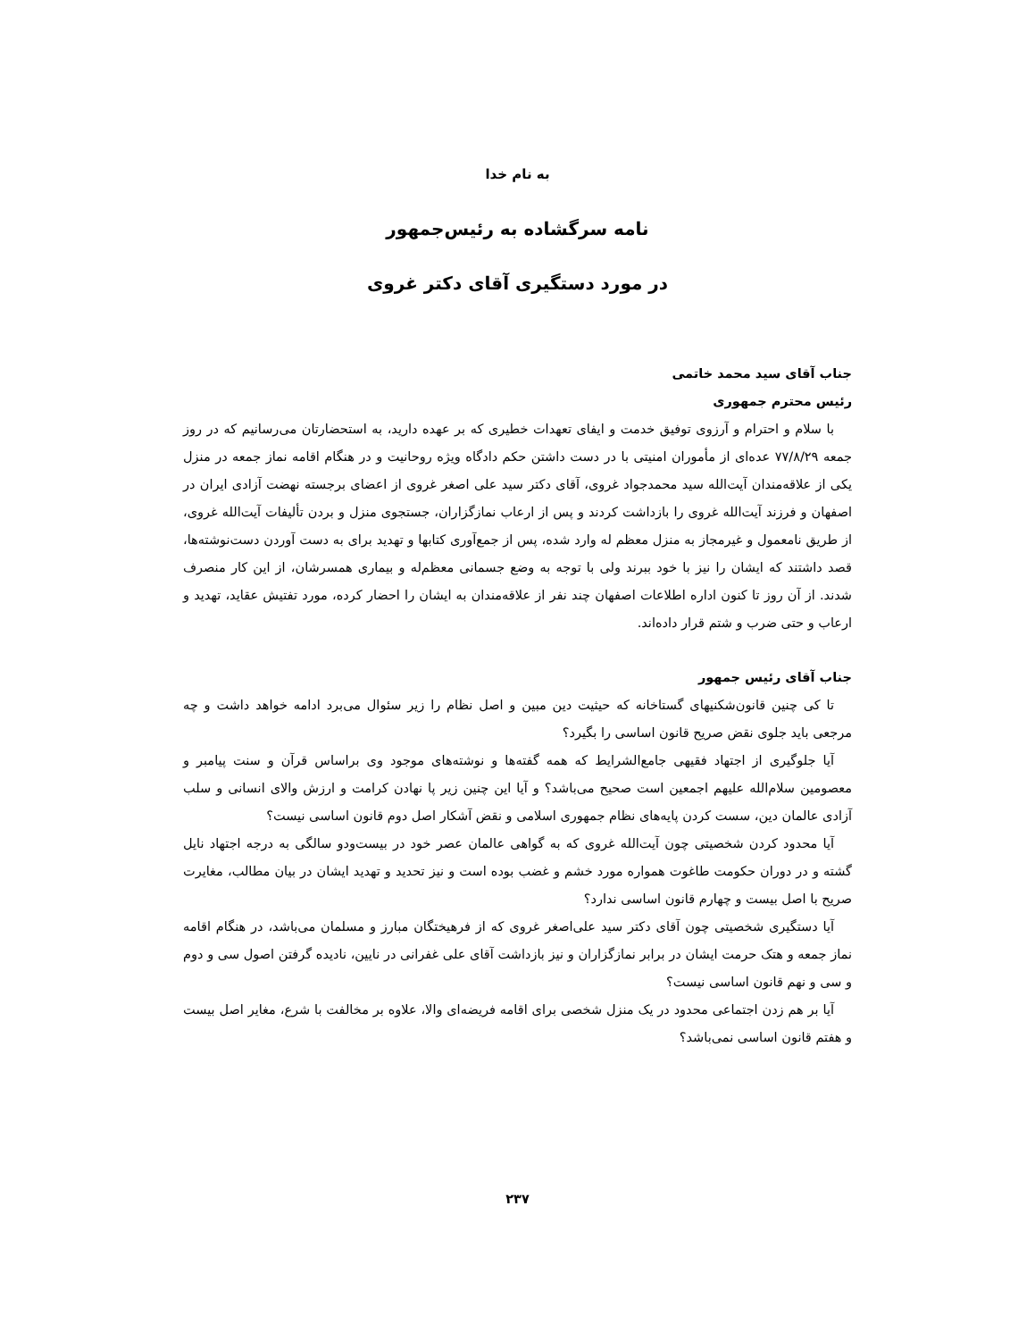به نام خدا
نامه سرگشاده به رئیس‌جمهور
در مورد دستگیری آقای دکتر غروی
جناب آقای سید محمد خاتمی
رئیس محترم جمهوری
با سلام و احترام و آرزوی توفیق خدمت و ایفای تعهدات خطیری که بر عهده دارید، به استحضارتان می‌رسانیم که در روز جمعه ۷۷/۸/۲۹ عده‌ای از مأموران امنیتی با در دست داشتن حکم دادگاه ویژه روحانیت و در هنگام اقامه نماز جمعه در منزل یکی از علاقه‌مندان آیت‌الله سید محمدجواد غروی، آقای دکتر سید علی اصغر غروی از اعضای برجسته نهضت آزادی ایران در اصفهان و فرزند آیت‌الله غروی را بازداشت کردند و پس از ارعاب نمازگزاران، جستجوی منزل و بردن تألیفات آیت‌الله غروی، از طریق نامعمول و غیرمجاز به منزل معظم له وارد شده، پس از جمع‌آوری کتابها و تهدید برای به دست آوردن دست‌نوشته‌ها، قصد داشتند که ایشان را نیز با خود ببرند ولی با توجه به وضع جسمانی معظم‌له و بیماری همسرشان، از این کار منصرف شدند. از آن روز تا کنون اداره اطلاعات اصفهان چند نفر از علاقه‌مندان به ایشان را احضار کرده، مورد تفتیش عقاید، تهدید و ارعاب و حتی ضرب و شتم قرار داده‌اند.
جناب آقای رئیس جمهور
تا کی چنین قانون‌شکنیهای گستاخانه که حیثیت دین مبین و اصل نظام را زیر سئوال می‌برد ادامه خواهد داشت و چه مرجعی باید جلوی نقض صریح قانون اساسی را بگیرد؟
آیا جلوگیری از اجتهاد فقیهی جامع‌الشرایط که همه گفته‌ها و نوشته‌های موجود وی براساس قرآن و سنت پیامبر و معصومین سلام‌الله علیهم اجمعین است صحیح می‌باشد؟ و آیا این چنین زیر پا نهادن کرامت و ارزش والای انسانی و سلب آزادی عالمان دین، سست کردن پایه‌های نظام جمهوری اسلامی و نقض آشکار اصل دوم قانون اساسی نیست؟
آیا محدود کردن شخصیتی چون آیت‌الله غروی که به گواهی عالمان عصر خود در بیست‌ودو سالگی به درجه اجتهاد نایل گشته و در دوران حکومت طاغوت همواره مورد خشم و غضب بوده است و نیز تحدید و تهدید ایشان در بیان مطالب، مغایرت صریح با اصل بیست و چهارم قانون اساسی ندارد؟
آیا دستگیری شخصیتی چون آقای دکتر سید علی‌اصغر غروی که از فرهیختگان مبارز و مسلمان می‌باشد، در هنگام اقامه نماز جمعه و هتک حرمت ایشان در برابر نمازگزاران و نیز بازداشت آقای علی غفرانی در نایین، نادیده گرفتن اصول سی و دوم و سی و نهم قانون اساسی نیست؟
آیا بر هم زدن اجتماعی محدود در یک منزل شخصی برای اقامه فریضه‌ای والا، علاوه بر مخالفت با شرع، مغایر اصل بیست و هفتم قانون اساسی نمی‌باشد؟
۲۳۷